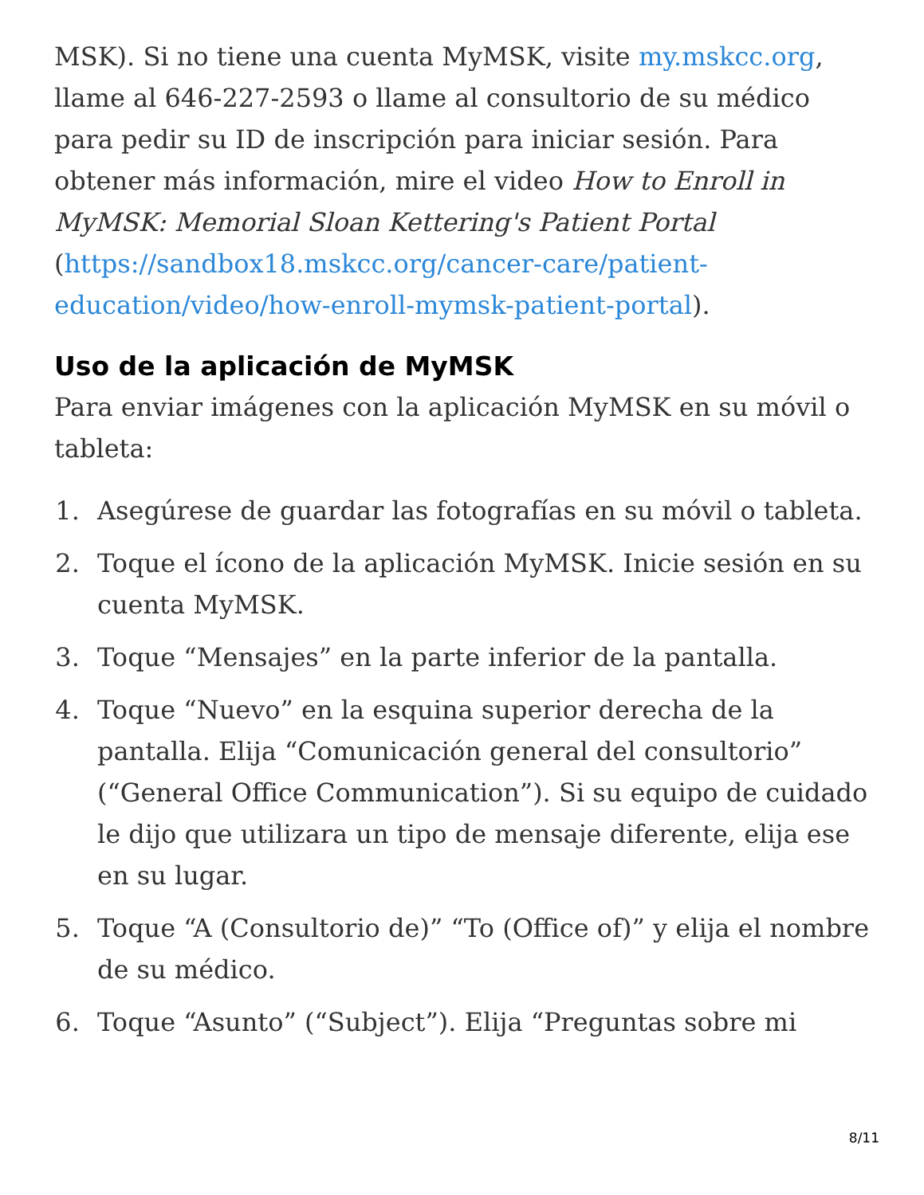MSK). Si no tiene una cuenta MyMSK, visite my.mskcc.org, llame al 646-227-2593 o llame al consultorio de su médico para pedir su ID de inscripción para iniciar sesión. Para obtener más información, mire el video How to Enroll in MyMSK: Memorial Sloan Kettering's Patient Portal (https://sandbox18.mskcc.org/cancer-care/patient-education/video/how-enroll-mymsk-patient-portal).
Uso de la aplicación de MyMSK
Para enviar imágenes con la aplicación MyMSK en su móvil o tableta:
1. Asegúrese de guardar las fotografías en su móvil o tableta.
2. Toque el ícono de la aplicación MyMSK. Inicie sesión en su cuenta MyMSK.
3. Toque “Mensajes” en la parte inferior de la pantalla.
4. Toque “Nuevo” en la esquina superior derecha de la pantalla. Elija “Comunicación general del consultorio” (“General Office Communication”). Si su equipo de cuidado le dijo que utilizara un tipo de mensaje diferente, elija ese en su lugar.
5. Toque “A (Consultorio de)” “To (Office of)” y elija el nombre de su médico.
6. Toque “Asunto” (“Subject”). Elija “Preguntas sobre mi
8/11